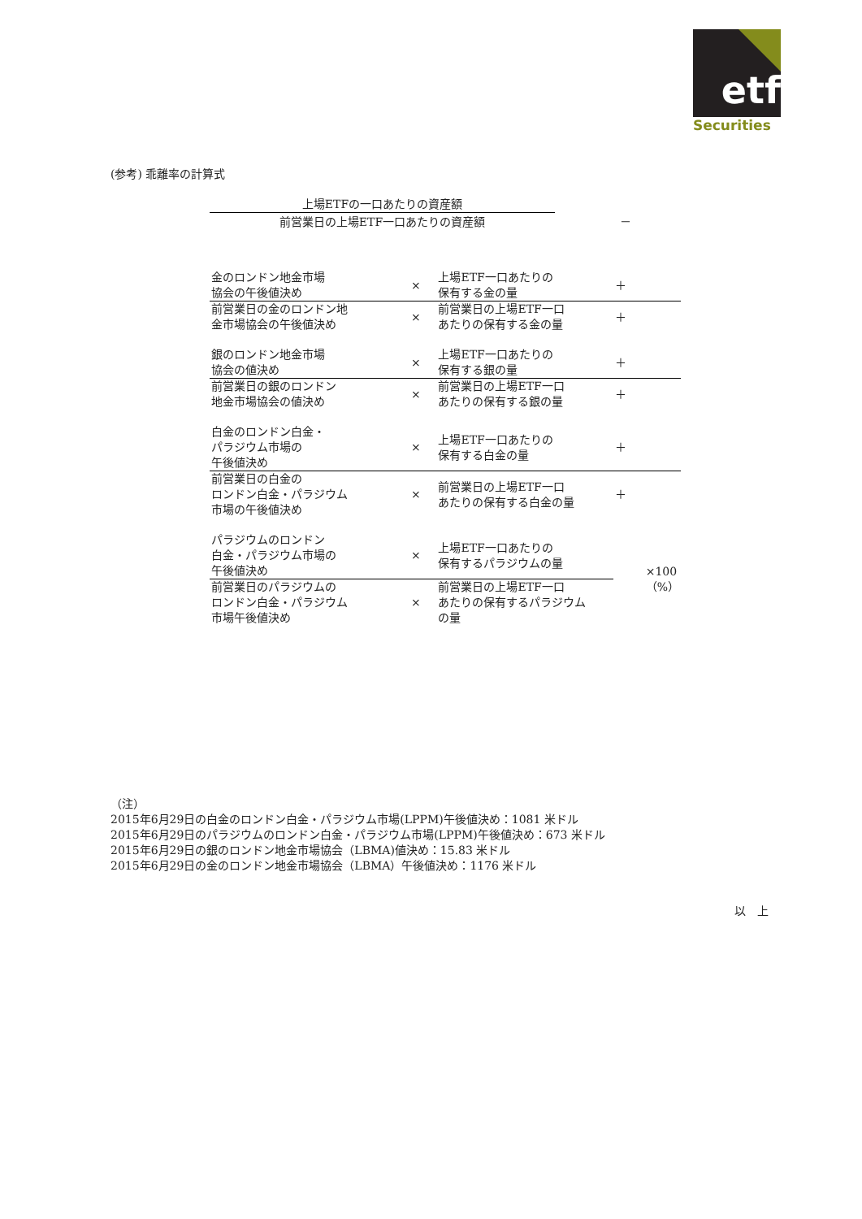etf
Securities
(参考) 乖離率の計算式
上場ETFの一口あたりの資産額
前営業日の上場ETF一口あたりの資産額
－
| 金のロンドン地金市場 協会の午後値決め | × | 上場ETF一口あたりの 保有する金の量 | ＋ |
| 前営業日の金のロンドン地 金市場協会の午後値決め | × | 前営業日の上場ETF一口 あたりの保有する金の量 | ＋ |
| 銀のロンドン地金市場 協会の値決め | × | 上場ETF一口あたりの 保有する銀の量 | ＋ |
| 前営業日の銀のロンドン 地金市場協会の値決め | × | 前営業日の上場ETF一口 あたりの保有する銀の量 | ＋ |
| 白金のロンドン白金・ パラジウム市場の 午後値決め | × | 上場ETF一口あたりの 保有する白金の量 | ＋ |
| 前営業日の白金の ロンドン白金・パラジウム 市場の午後値決め | × | 前営業日の上場ETF一口 あたりの保有する白金の量 | ＋ |
| パラジウムのロンドン 白金・パラジウム市場の 午後値決め | × | 上場ETF一口あたりの 保有するパラジウムの量 | ×100（%） |
| 前営業日のパラジウムの ロンドン白金・パラジウム 市場午後値決め | × | 前営業日の上場ETF一口 あたりの保有するパラジウム の量 | |
（注）
2015年6月29日の白金のロンドン白金・パラジウム市場(LPPM)午後値決め：1081 米ドル
2015年6月29日のパラジウムのロンドン白金・パラジウム市場(LPPM)午後値決め：673 米ドル
2015年6月29日の銀のロンドン地金市場協会（LBMA)値決め：15.83 米ドル
2015年6月29日の金のロンドン地金市場協会（LBMA）午後値決め：1176 米ドル
以　上